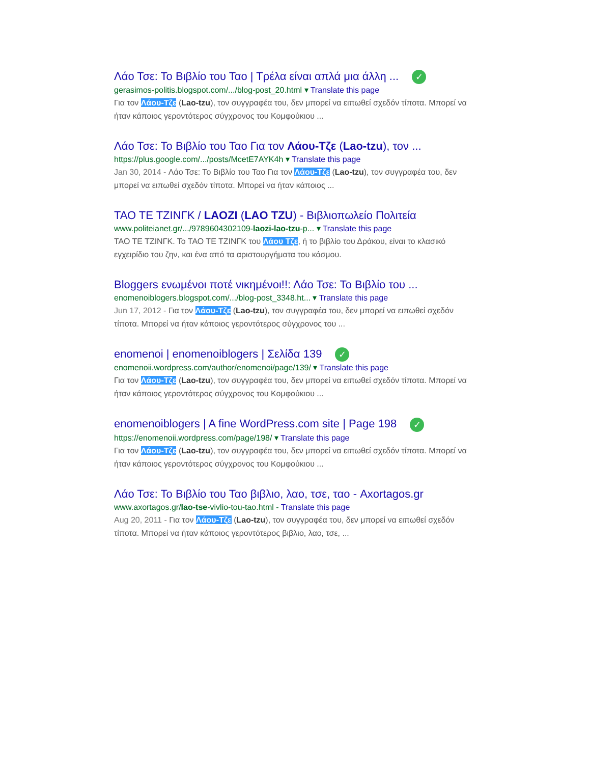Λάο Τσε: Το Βιβλίο του Ταο | Τρέλα είναι απλά μια άλλη ... ✓
gerasimos-politis.blogspot.com/.../blog-post_20.html ▾ Translate this page
Για τον Λάου-Τζε (Lao-tzu), τον συγγραφέα του, δεν μπορεί να ειπωθεί σχεδόν τίποτα. Μπορεί να ήταν κάποιος γεροντότερος σύγχρονος του Κομφούκιου ...
Λάο Τσε: Το Βιβλίο του Ταο Για τον Λάου-Τζε (Lao-tzu), τον ...
https://plus.google.com/.../posts/McetE7AYK4h ▾ Translate this page
Jan 30, 2014 - Λάο Τσε: Το Βιβλίο του Ταο Για τον Λάου-Τζε (Lao-tzu), τον συγγραφέα του, δεν μπορεί να ειπωθεί σχεδόν τίποτα. Μπορεί να ήταν κάποιος ...
ΤΑΟ ΤΕ ΤΖΙΝΓΚ / LAOZI (LAO TZU) - Βιβλιοπωλείο Πολιτεία
www.politeianet.gr/.../9789604302109-laozi-lao-tzu-p... ▾ Translate this page
ΤΑΟ ΤΕ ΤΖΙΝΓΚ. Το ΤΑΟ ΤΕ ΤΖΙΝΓΚ του Λάου Τζε, ή το βιβλίο του Δράκου, είναι το κλασικό εγχειρίδιο του ζην, και ένα από τα αριστουργήματα του κόσμου.
Bloggers ενωμένοι ποτέ νικημένοι!!: Λάο Τσε: Το Βιβλίο του ...
enomenoiblogers.blogspot.com/.../blog-post_3348.ht... ▾ Translate this page
Jun 17, 2012 - Για τον Λάου-Τζε (Lao-tzu), τον συγγραφέα του, δεν μπορεί να ειπωθεί σχεδόν τίποτα. Μπορεί να ήταν κάποιος γεροντότερος σύγχρονος του ...
enomenoi | enomenoiblogers | Σελίδα 139 ✓
enomenoii.wordpress.com/author/enomenoi/page/139/ ▾ Translate this page
Για τον Λάου-Τζε (Lao-tzu), τον συγγραφέα του, δεν μπορεί να ειπωθεί σχεδόν τίποτα. Μπορεί να ήταν κάποιος γεροντότερος σύγχρονος του Κομφούκιου ...
enomenoiblogers | A fine WordPress.com site | Page 198 ✓
https://enomenoii.wordpress.com/page/198/ ▾ Translate this page
Για τον Λάου-Τζε (Lao-tzu), τον συγγραφέα του, δεν μπορεί να ειπωθεί σχεδόν τίποτα. Μπορεί να ήταν κάποιος γεροντότερος σύγχρονος του Κομφούκιου ...
Λάο Τσε: Το Βιβλίο του Ταο βιβλιο, λαο, τσε, ταο - Axortagos.gr
www.axortagos.gr/lao-tse-vivlio-tou-tao.html - Translate this page
Aug 20, 2011 - Για τον Λάου-Τζε (Lao-tzu), τον συγγραφέα του, δεν μπορεί να ειπωθεί σχεδόν τίποτα. Μπορεί να ήταν κάποιος γεροντότερος βιβλιο, λαο, τσε, ...